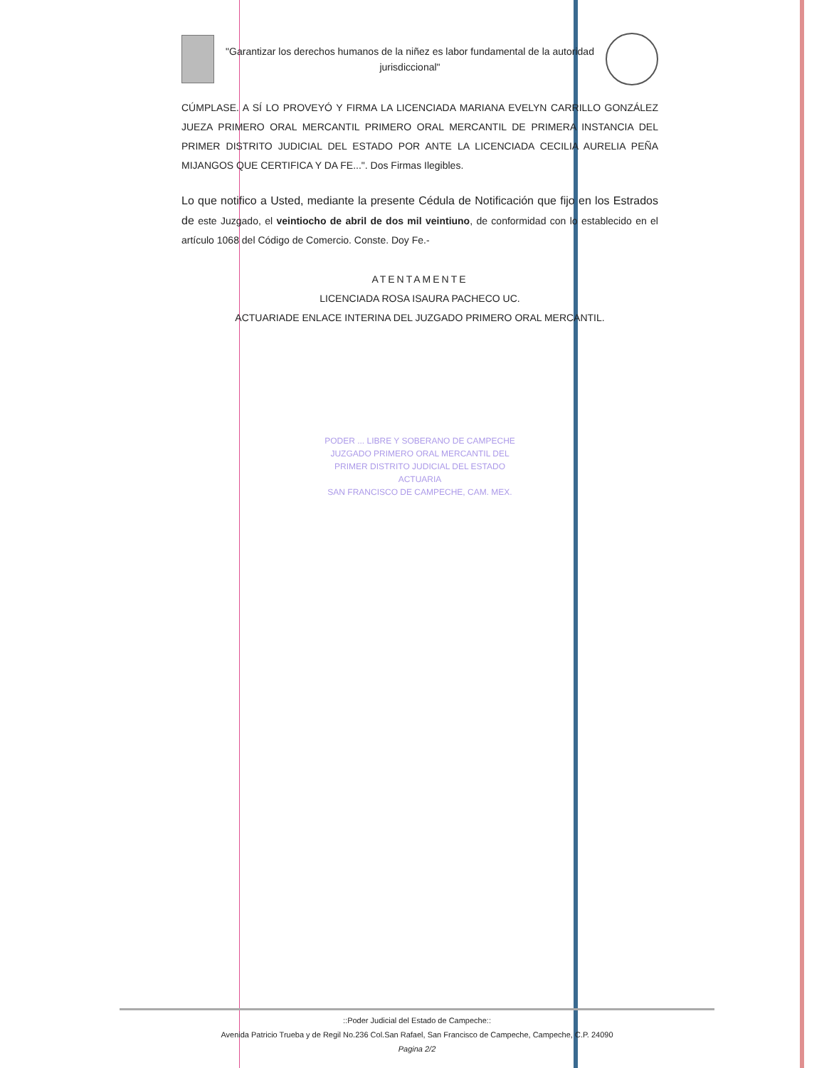"Garantizar los derechos humanos de la niñez es labor fundamental de la autoridad jurisdiccional"
CÚMPLASE. A SÍ LO PROVEYÓ Y FIRMA LA LICENCIADA MARIANA EVELYN CARRILLO GONZÁLEZ JUEZA PRIMERO ORAL MERCANTIL PRIMERO ORAL MERCANTIL DE PRIMERA INSTANCIA DEL PRIMER DISTRITO JUDICIAL DEL ESTADO POR ANTE LA LICENCIADA CECILIA AURELIA PEÑA MIJANGOS QUE CERTIFICA Y DA FE...". Dos Firmas Ilegibles.
Lo que notifico a Usted, mediante la presente Cédula de Notificación que fijo en los Estrados de este Juzgado, el veintiocho de abril de dos mil veintiuno, de conformidad con lo establecido en el artículo 1068 del Código de Comercio. Conste. Doy Fe.-
ATENTAMENTE
LICENCIADA ROSA ISAURA PACHECO UC.
ACTUARIADE ENLACE INTERINA DEL JUZGADO PRIMERO ORAL MERCANTIL.
PODER ... LIBRE Y SOBERANO DE CAMPECHE
JUZGADO PRIMERO ORAL MERCANTIL DEL
PRIMER DISTRITO JUDICIAL DEL ESTADO
ACTUARIA
SAN FRANCISCO DE CAMPECHE, CAM. MEX.
::Poder Judicial del Estado de Campeche::
Avenida Patricio Trueba y de Regil No.236 Col.San Rafael, San Francisco de Campeche, Campeche, C.P. 24090
Pagina 2/2